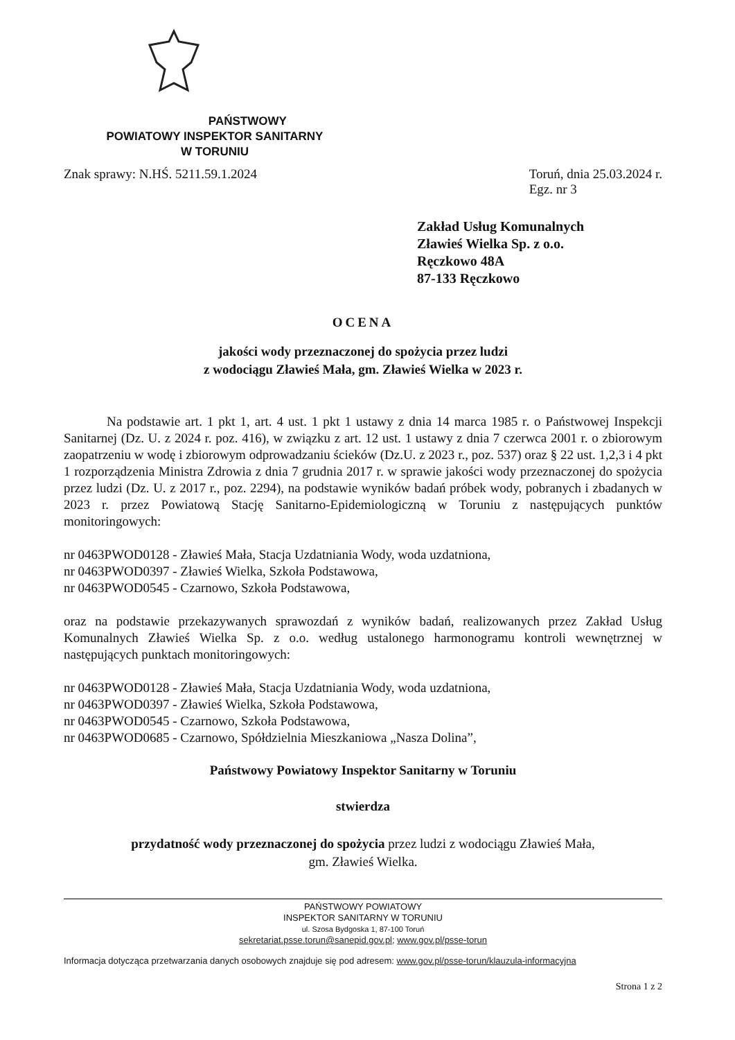PAŃSTWOWY
POWIATOWY INSPEKTOR SANITARNY
W TORUNIU
Znak sprawy: N.HŚ. 5211.59.1.2024
Toruń, dnia 25.03.2024 r.
Egz. nr 3
Zakład Usług Komunalnych
Zławieś Wielka Sp. z o.o.
Ręczkowo 48A
87-133 Ręczkowo
OCENA
jakości wody przeznaczonej do spożycia przez ludzi
z wodociągu Zławieś Mała, gm. Zławieś Wielka w 2023 r.
Na podstawie art. 1 pkt 1, art. 4 ust. 1 pkt 1 ustawy z dnia 14 marca 1985 r. o Państwowej Inspekcji Sanitarnej (Dz. U. z 2024 r. poz. 416), w związku z art. 12 ust. 1 ustawy z dnia 7 czerwca 2001 r. o zbiorowym zaopatrzeniu w wodę i zbiorowym odprowadzaniu ścieków (Dz.U. z 2023 r., poz. 537) oraz § 22 ust. 1,2,3 i 4 pkt 1 rozporządzenia Ministra Zdrowia z dnia 7 grudnia 2017 r. w sprawie jakości wody przeznaczonej do spożycia przez ludzi (Dz. U. z 2017 r., poz. 2294), na podstawie wyników badań próbek wody, pobranych i zbadanych w 2023 r. przez Powiatową Stację Sanitarno-Epidemiologiczną w Toruniu z następujących punktów monitoringowych:
nr 0463PWOD0128 - Zławieś Mała, Stacja Uzdatniania Wody, woda uzdatniona,
nr 0463PWOD0397 - Zławieś Wielka, Szkoła Podstawowa,
nr 0463PWOD0545 - Czarnowo, Szkoła Podstawowa,
oraz na podstawie przekazywanych sprawozdań z wyników badań, realizowanych przez Zakład Usług Komunalnych Zławieś Wielka Sp. z o.o. według ustalonego harmonogramu kontroli wewnętrznej w następujących punktach monitoringowych:
nr 0463PWOD0128 - Zławieś Mała, Stacja Uzdatniania Wody, woda uzdatniona,
nr 0463PWOD0397 - Zławieś Wielka, Szkoła Podstawowa,
nr 0463PWOD0545 - Czarnowo, Szkoła Podstawowa,
nr 0463PWOD0685 - Czarnowo, Spółdzielnia Mieszkaniowa „Nasza Dolina”,
Państwowy Powiatowy Inspektor Sanitarny w Toruniu
stwierdza
przydatność wody przeznaczonej do spożycia przez ludzi z wodociągu Zławieś Mała,
gm. Zławieś Wielka.
PAŃSTWOWY POWIATOWY
INSPEKTOR SANITARNY W TORUNIU
ul. Szosa Bydgoska 1, 87-100 Toruń
sekretariat.psse.torun@sanepid.gov.pl; www.gov.pl/psse-torun
Informacja dotycząca przetwarzania danych osobowych znajduje się pod adresem: www.gov.pl/psse-torun/klauzula-informacyjna
Strona 1 z 2